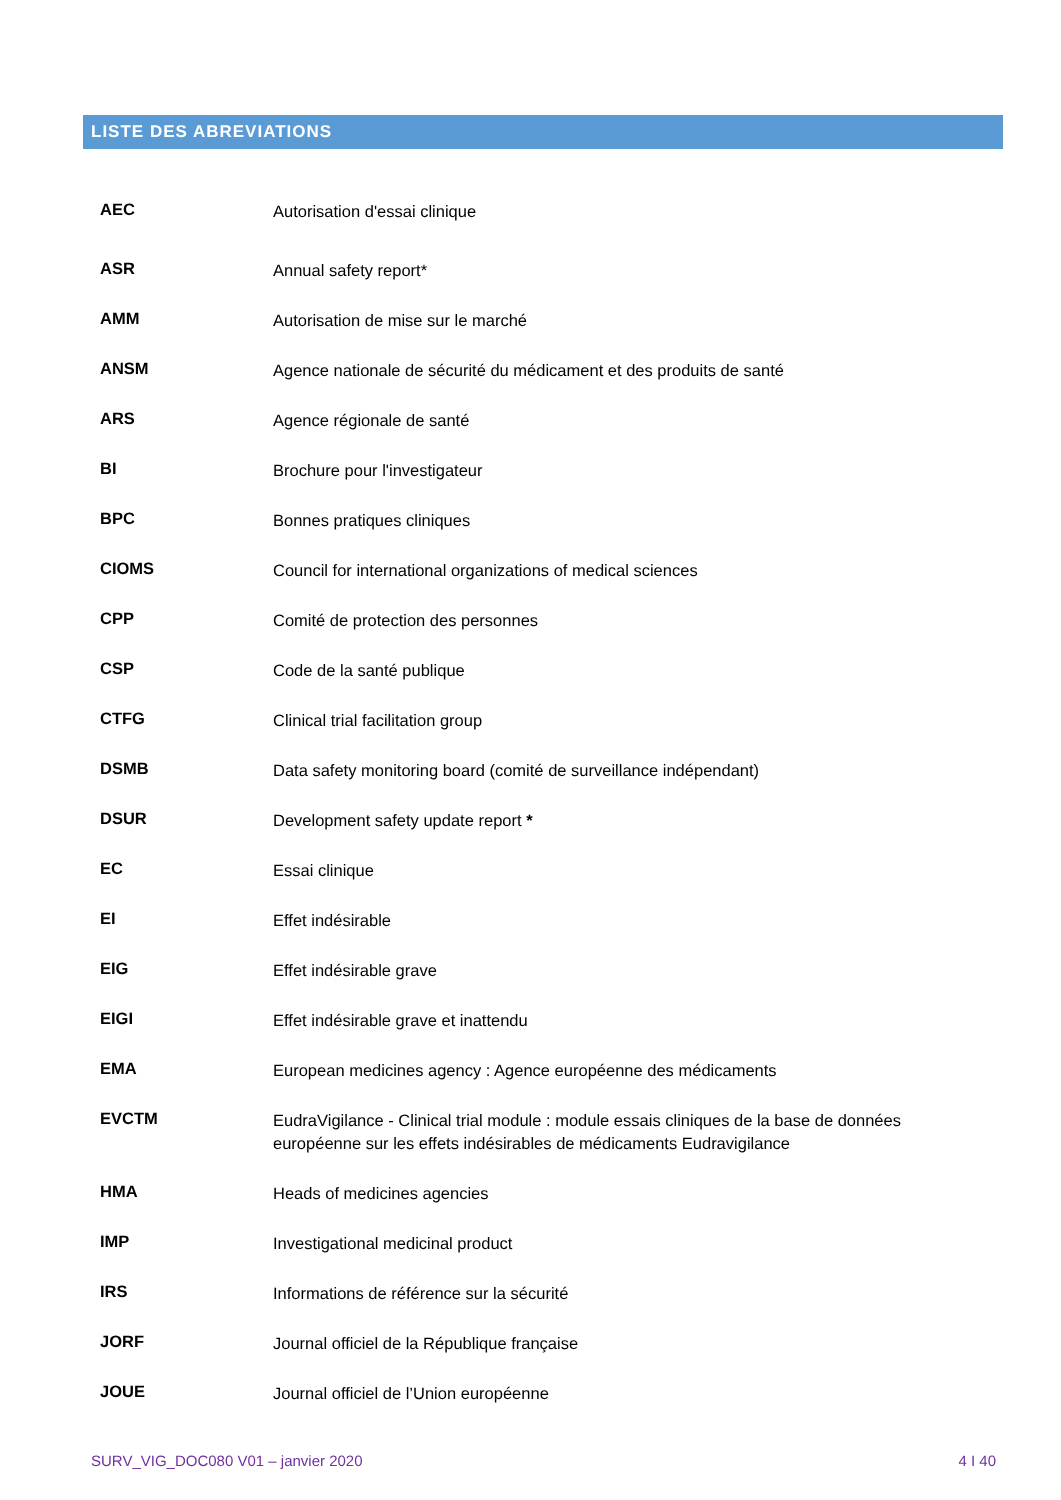LISTE DES ABREVIATIONS
| AEC | Autorisation d'essai clinique |
| ASR | Annual safety report* |
| AMM | Autorisation de mise sur le marché |
| ANSM | Agence nationale de sécurité du médicament et des produits de santé |
| ARS | Agence régionale de santé |
| BI | Brochure pour l'investigateur |
| BPC | Bonnes pratiques cliniques |
| CIOMS | Council for international organizations of medical sciences |
| CPP | Comité de protection des personnes |
| CSP | Code de la santé publique |
| CTFG | Clinical trial facilitation group |
| DSMB | Data safety monitoring board (comité de surveillance indépendant) |
| DSUR | Development safety update report * |
| EC | Essai clinique |
| EI | Effet indésirable |
| EIG | Effet indésirable grave |
| EIGI | Effet indésirable grave et inattendu |
| EMA | European medicines agency : Agence européenne des médicaments |
| EVCTM | EudraVigilance - Clinical trial module : module essais cliniques de la base de données européenne sur les effets indésirables de médicaments Eudravigilance |
| HMA | Heads of medicines agencies |
| IMP | Investigational medicinal product |
| IRS | Informations de référence sur la sécurité |
| JORF | Journal officiel de la République française |
| JOUE | Journal officiel de l’Union européenne |
SURV_VIG_DOC080 V01 – janvier 2020 4 I 40